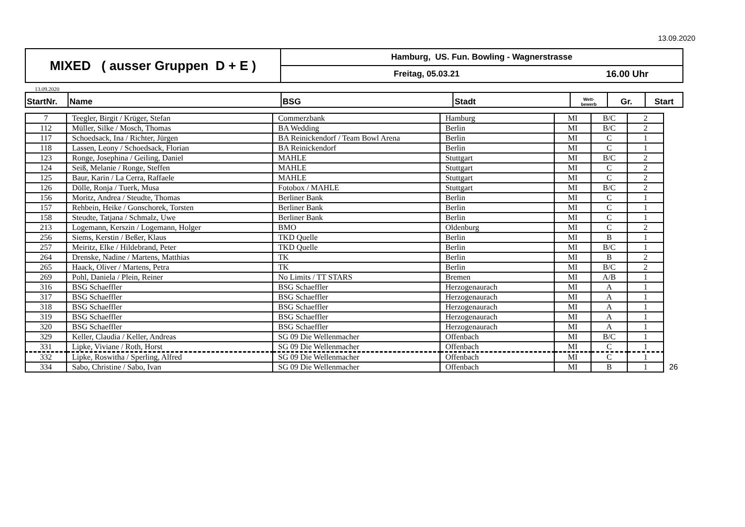13.09.2020
| MIXED ( ausser Gruppen D + E ) | Hamburg, US. Fun. Bowling - Wagnerstrasse | |
| | Freitag, 05.03.21 | 16.00 Uhr |
13.09.2020
| StartNr. | Name | BSG | Stadt | Wett- bewerb | Gr. | Start |
| --- | --- | --- | --- | --- | --- | --- |
| 7 | Teegler, Birgit / Krüger, Stefan | Commerzbank | Hamburg | MI | B/C | 2 | |
| 112 | Müller, Silke / Mosch, Thomas | BA Wedding | Berlin | MI | B/C | 2 | |
| 117 | Schoedsack, Ina / Richter, Jürgen | BA Reinickendorf / Team Bowl Arena | Berlin | MI | C | 1 | |
| 118 | Lassen, Leony / Schoedsack, Florian | BA Reinickendorf | Berlin | MI | C | 1 | |
| 123 | Ronge, Josephina / Geiling, Daniel | MAHLE | Stuttgart | MI | B/C | 2 | |
| 124 | Seiß, Melanie / Ronge, Steffen | MAHLE | Stuttgart | MI | C | 2 | |
| 125 | Baur, Karin / La Cerra, Raffaele | MAHLE | Stuttgart | MI | C | 2 | |
| 126 | Dölle, Ronja / Tuerk, Musa | Fotobox / MAHLE | Stuttgart | MI | B/C | 2 | |
| 156 | Moritz, Andrea / Steudte, Thomas | Berliner Bank | Berlin | MI | C | 1 | |
| 157 | Rehbein, Heike / Gonschorek, Torsten | Berliner Bank | Berlin | MI | C | 1 | |
| 158 | Steudte, Tatjana / Schmalz, Uwe | Berliner Bank | Berlin | MI | C | 1 | |
| 213 | Logemann, Kerszin / Logemann, Holger | BMO | Oldenburg | MI | C | 2 | |
| 256 | Siems, Kerstin / Beßer, Klaus | TKD Quelle | Berlin | MI | B | 1 | |
| 257 | Meiritz, Elke / Hildebrand, Peter | TKD Quelle | Berlin | MI | B/C | 1 | |
| 264 | Drenske, Nadine / Martens, Matthias | TK | Berlin | MI | B | 2 | |
| 265 | Haack, Oliver / Martens, Petra | TK | Berlin | MI | B/C | 2 | |
| 269 | Pohl, Daniela / Plein, Reiner | No Limits / TT STARS | Bremen | MI | A/B | 1 | |
| 316 | BSG Schaeffler | BSG Schaeffler | Herzogenaurach | MI | A | 1 | |
| 317 | BSG Schaeffler | BSG Schaeffler | Herzogenaurach | MI | A | 1 | |
| 318 | BSG Schaeffler | BSG Schaeffler | Herzogenaurach | MI | A | 1 | |
| 319 | BSG Schaeffler | BSG Schaeffler | Herzogenaurach | MI | A | 1 | |
| 320 | BSG Schaeffler | BSG Schaeffler | Herzogenaurach | MI | A | 1 | |
| 329 | Keller, Claudia / Keller, Andreas | SG 09 Die Wellenmacher | Offenbach | MI | B/C | 1 | |
| 331 | Lipke, Viviane / Roth, Horst | SG 09 Die Wellenmacher | Offenbach | MI | C | 1 | |
| 332 | Lipke, Roswitha / Sperling, Alfred | SG 09 Die Wellenmacher | Offenbach | MI | C | 1 | |
| 334 | Sabo, Christine / Sabo, Ivan | SG 09 Die Wellenmacher | Offenbach | MI | B | 1 | 26 |